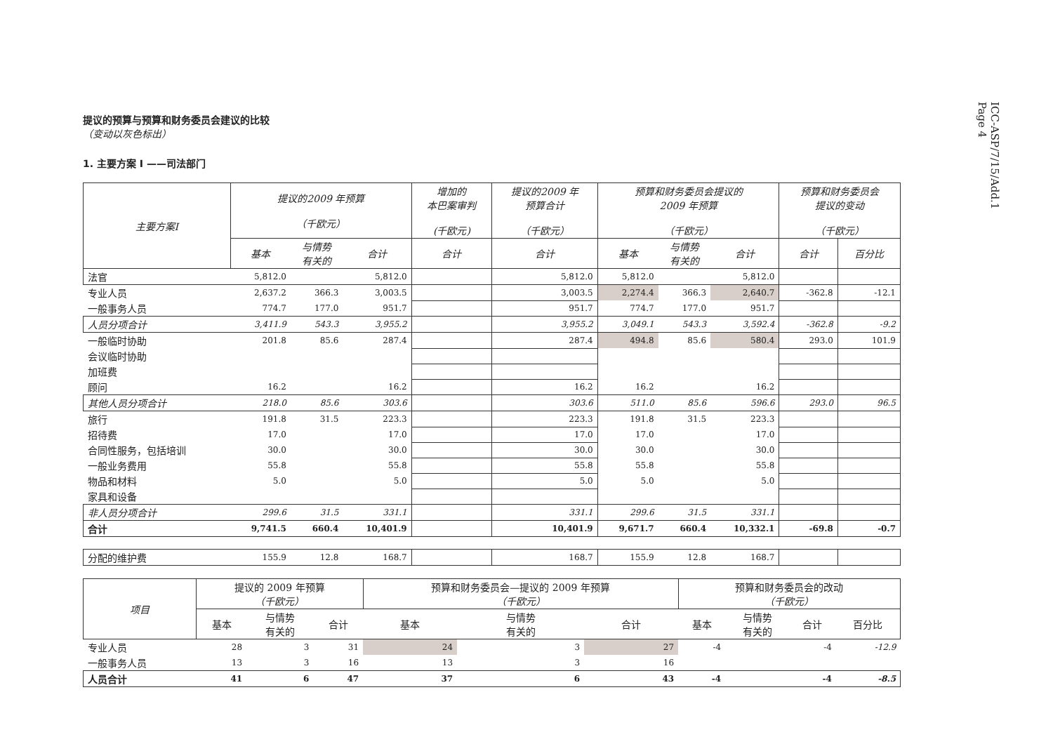ICC-ASP/7/15/Add.1
Page 4
提议的预算与预算和财务委员会建议的比较
（变动以灰色标出）
1. 主要方案 I ——司法部门
| 主要方案I | 提议的2009 年预算 （千欧元） | | | 增加的 本巴案审判 (千欧元) | 提议的2009 年 预算合计 （千欧元） | 预算和财务委员会提议的 2009 年预算 （千欧元） | | | 预算和财务委员会 提议的变动 （千欧元） | |
| --- | --- | --- | --- | --- | --- | --- | --- | --- | --- | --- |
| | 基本 | 与情势 有关的 | 合计 | 合计 | 合计 | 基本 | 与情势 有关的 | 合计 | 合计 | 百分比 |
| 法官 | 5,812.0 | | 5,812.0 | | 5,812.0 | 5,812.0 | | 5,812.0 | | |
| 专业人员 | 2,637.2 | 366.3 | 3,003.5 | | 3,003.5 | 2,274.4 | 366.3 | 2,640.7 | -362.8 | -12.1 |
| 一般事务人员 | 774.7 | 177.0 | 951.7 | | 951.7 | 774.7 | 177.0 | 951.7 | | |
| 人员分项合计 | 3,411.9 | 543.3 | 3,955.2 | | 3,955.2 | 3,049.1 | 543.3 | 3,592.4 | -362.8 | -9.2 |
| 一般临时协助 | 201.8 | 85.6 | 287.4 | | 287.4 | 494.8 | 85.6 | 580.4 | 293.0 | 101.9 |
| 会议临时协助 | | | | | | | | | | |
| 加班费 | | | | | | | | | | |
| 顾问 | 16.2 | | 16.2 | | 16.2 | 16.2 | | 16.2 | | |
| 其他人员分项合计 | 218.0 | 85.6 | 303.6 | | 303.6 | 511.0 | 85.6 | 596.6 | 293.0 | 96.5 |
| 旅行 | 191.8 | 31.5 | 223.3 | | 223.3 | 191.8 | 31.5 | 223.3 | | |
| 招待费 | 17.0 | | 17.0 | | 17.0 | 17.0 | | 17.0 | | |
| 合同性服务，包括培训 | 30.0 | | 30.0 | | 30.0 | 30.0 | | 30.0 | | |
| 一般业务费用 | 55.8 | | 55.8 | | 55.8 | 55.8 | | 55.8 | | |
| 物品和材料 | 5.0 | | 5.0 | | 5.0 | 5.0 | | 5.0 | | |
| 家具和设备 | | | | | | | | | | |
| 非人员分项合计 | 299.6 | 31.5 | 331.1 | | 331.1 | 299.6 | 31.5 | 331.1 | | |
| 合计 | 9,741.5 | 660.4 | 10,401.9 | | 10,401.9 | 9,671.7 | 660.4 | 10,332.1 | -69.8 | -0.7 |
| 分配的维护费 | 155.9 | 12.8 | 168.7 | | 168.7 | 155.9 | 12.8 | 168.7 | | |
| 项目 | 提议的 2009 年预算 （千欧元） | | | 预算和财务委员会—提议的 2009 年预算 （千欧元） | | | 预算和财务委员会的改动 （千欧元） | | | |
| --- | --- | --- | --- | --- | --- | --- | --- | --- | --- | --- |
| | 基本 | 与情势 有关的 | 合计 | 基本 | 与情势 有关的 | 合计 | 基本 | 与情势 有关的 | 合计 | 百分比 |
| 专业人员 | 28 | 3 | 31 | 24 | 3 | 27 | -4 | | -4 | -12.9 |
| 一般事务人员 | 13 | 3 | 16 | 13 | 3 | 16 | | | | |
| 人员合计 | 41 | 6 | 47 | 37 | 6 | 43 | -4 | | -4 | -8.5 |